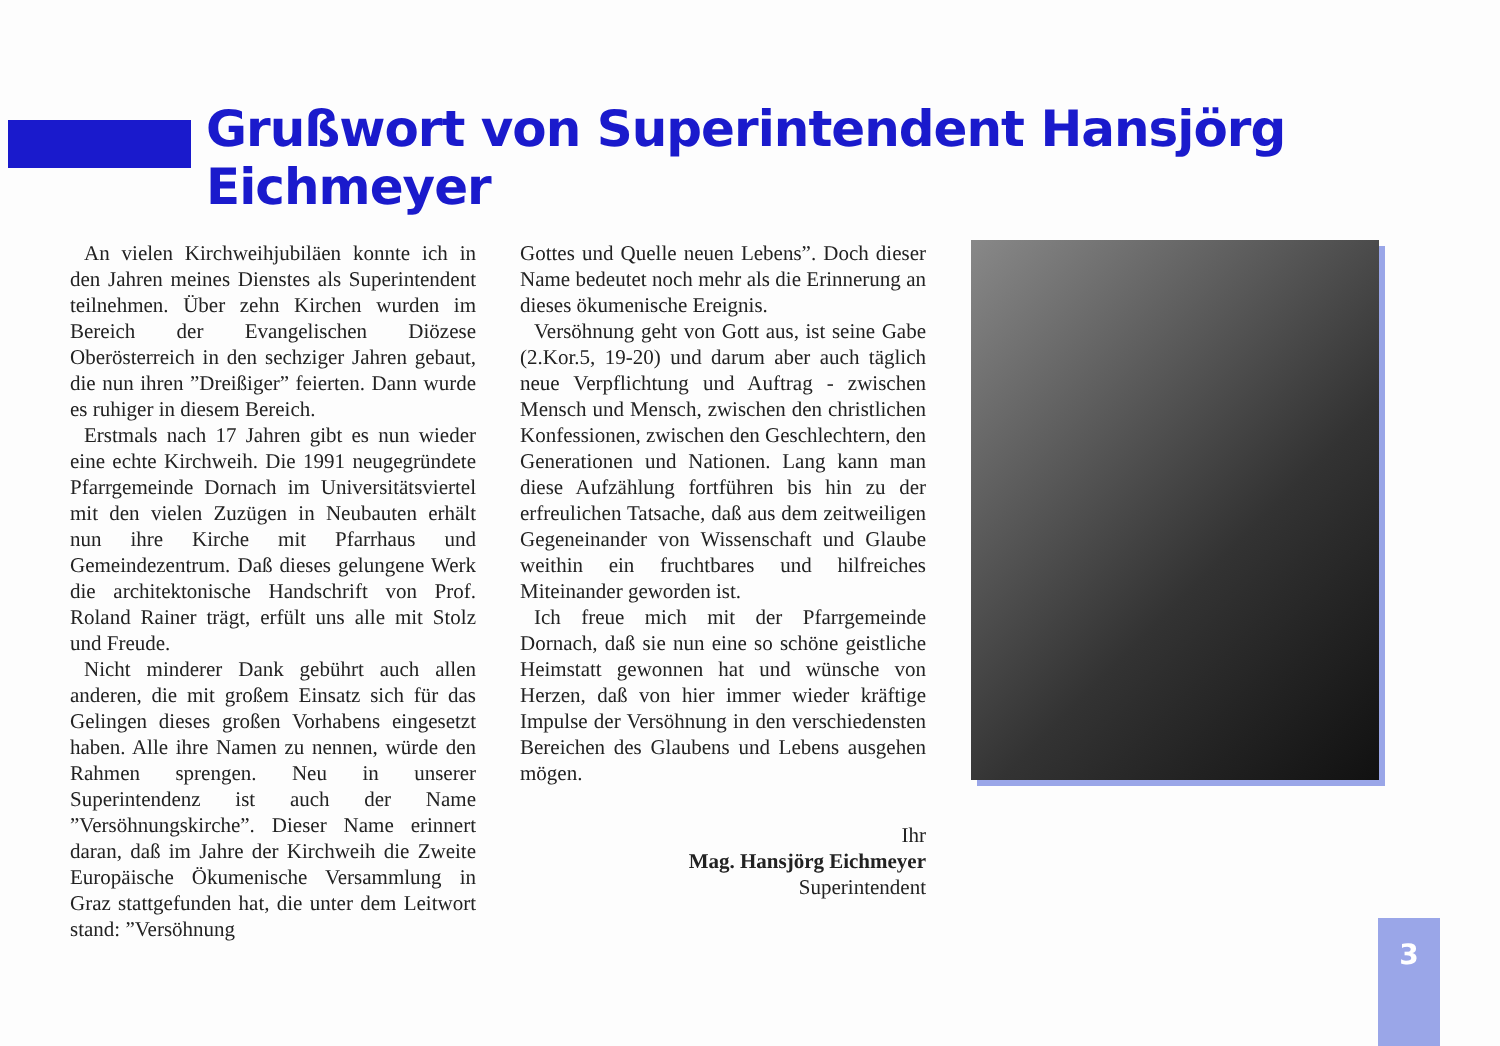Grußwort von Superintendent Hansjörg Eichmeyer
An vielen Kirchweihjubiläen konnte ich in den Jahren meines Dienstes als Superintendent teilnehmen. Über zehn Kirchen wurden im Bereich der Evangelischen Diözese Oberösterreich in den sechziger Jahren gebaut, die nun ihren ”Dreißiger” feierten. Dann wurde es ruhiger in diesem Bereich.
Erstmals nach 17 Jahren gibt es nun wieder eine echte Kirchweih. Die 1991 neugegründete Pfarrgemeinde Dornach im Universitätsviertel mit den vielen Zuzügen in Neubauten erhält nun ihre Kirche mit Pfarrhaus und Gemeindezentrum. Daß dieses gelungene Werk die architektonische Handschrift von Prof. Roland Rainer trägt, erfült uns alle mit Stolz und Freude.
Nicht minderer Dank gebührt auch allen anderen, die mit großem Einsatz sich für das Gelingen dieses großen Vorhabens eingesetzt haben. Alle ihre Namen zu nennen, würde den Rahmen sprengen. Neu in unserer Superintendenz ist auch der Name ”Versöhnungskirche”. Dieser Name erinnert daran, daß im Jahre der Kirchweih die Zweite Europäische Ökumenische Versammlung in Graz stattgefunden hat, die unter dem Leitwort stand: ”Versöhnung
Gottes und Quelle neuen Lebens”. Doch dieser Name bedeutet noch mehr als die Erinnerung an dieses ökumenische Ereignis.
Versöhnung geht von Gott aus, ist seine Gabe (2.Kor.5, 19-20) und darum aber auch täglich neue Verpflichtung und Auftrag - zwischen Mensch und Mensch, zwischen den christlichen Konfessionen, zwischen den Geschlechtern, den Generationen und Nationen. Lang kann man diese Aufzählung fortführen bis hin zu der erfreulichen Tatsache, daß aus dem zeitweiligen Gegeneinander von Wissenschaft und Glaube weithin ein fruchtbares und hilfreiches Miteinander geworden ist.
Ich freue mich mit der Pfarrgemeinde Dornach, daß sie nun eine so schöne geistliche Heimstatt gewonnen hat und wünsche von Herzen, daß von hier immer wieder kräftige Impulse der Versöhnung in den verschiedensten Bereichen des Glaubens und Lebens ausgehen mögen.
Ihr
Mag. Hansjörg Eichmeyer
Superintendent
3